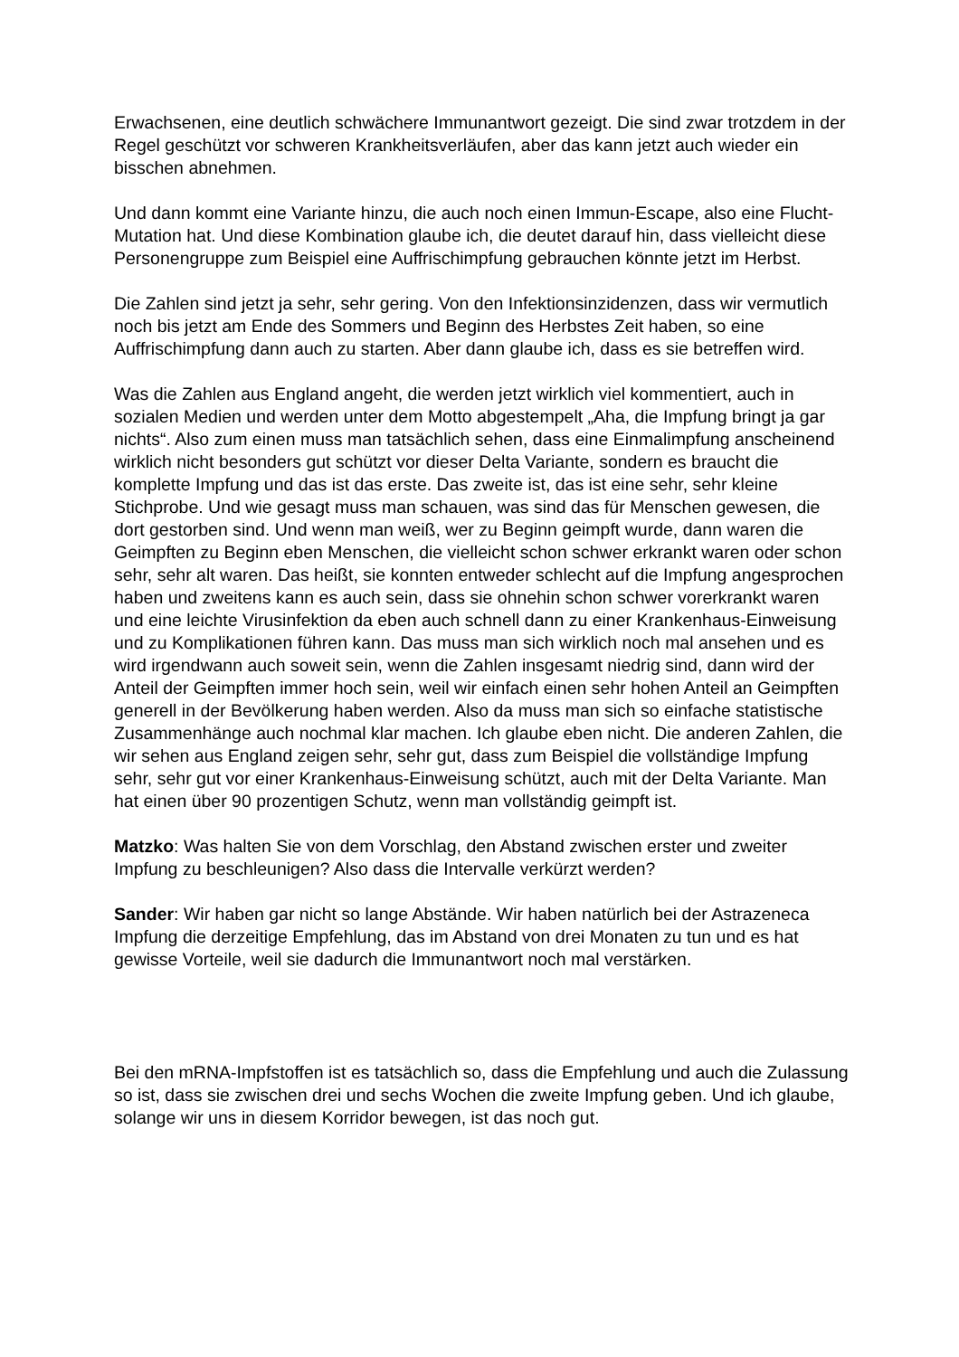Erwachsenen, eine deutlich schwächere Immunantwort gezeigt. Die sind zwar trotzdem in der Regel geschützt vor schweren Krankheitsverläufen, aber das kann jetzt auch wieder ein bisschen abnehmen.
Und dann kommt eine Variante hinzu, die auch noch einen Immun-Escape, also eine Flucht-Mutation hat. Und diese Kombination glaube ich, die deutet darauf hin, dass vielleicht diese Personengruppe zum Beispiel eine Auffrischimpfung gebrauchen könnte jetzt im Herbst.
Die Zahlen sind jetzt ja sehr, sehr gering. Von den Infektionsinzidenzen, dass wir vermutlich noch bis jetzt am Ende des Sommers und Beginn des Herbstes Zeit haben, so eine Auffrischimpfung dann auch zu starten. Aber dann glaube ich, dass es sie betreffen wird.
Was die Zahlen aus England angeht, die werden jetzt wirklich viel kommentiert, auch in sozialen Medien und werden unter dem Motto abgestempelt „Aha, die Impfung bringt ja gar nichts“. Also zum einen muss man tatsächlich sehen, dass eine Einmalimpfung anscheinend wirklich nicht besonders gut schützt vor dieser Delta Variante, sondern es braucht die komplette Impfung und das ist das erste. Das zweite ist, das ist eine sehr, sehr kleine Stichprobe. Und wie gesagt muss man schauen, was sind das für Menschen gewesen, die dort gestorben sind. Und wenn man weiß, wer zu Beginn geimpft wurde, dann waren die Geimpften zu Beginn eben Menschen, die vielleicht schon schwer erkrankt waren oder schon sehr, sehr alt waren. Das heißt, sie konnten entweder schlecht auf die Impfung angesprochen haben und zweitens kann es auch sein, dass sie ohnehin schon schwer vorerkrankt waren und eine leichte Virusinfektion da eben auch schnell dann zu einer Krankenhaus-Einweisung und zu Komplikationen führen kann. Das muss man sich wirklich noch mal ansehen und es wird irgendwann auch soweit sein, wenn die Zahlen insgesamt niedrig sind, dann wird der Anteil der Geimpften immer hoch sein, weil wir einfach einen sehr hohen Anteil an Geimpften generell in der Bevölkerung haben werden. Also da muss man sich so einfache statistische Zusammenhänge auch nochmal klar machen. Ich glaube eben nicht. Die anderen Zahlen, die wir sehen aus England zeigen sehr, sehr gut, dass zum Beispiel die vollständige Impfung sehr, sehr gut vor einer Krankenhaus-Einweisung schützt, auch mit der Delta Variante. Man hat einen über 90 prozentigen Schutz, wenn man vollständig geimpft ist.
Matzko: Was halten Sie von dem Vorschlag, den Abstand zwischen erster und zweiter Impfung zu beschleunigen? Also dass die Intervalle verkürzt werden?
Sander: Wir haben gar nicht so lange Abstände. Wir haben natürlich bei der Astrazeneca Impfung die derzeitige Empfehlung, das im Abstand von drei Monaten zu tun und es hat gewisse Vorteile, weil sie dadurch die Immunantwort noch mal verstärken.
Bei den mRNA-Impfstoffen ist es tatsächlich so, dass die Empfehlung und auch die Zulassung so ist, dass sie zwischen drei und sechs Wochen die zweite Impfung geben. Und ich glaube, solange wir uns in diesem Korridor bewegen, ist das noch gut.